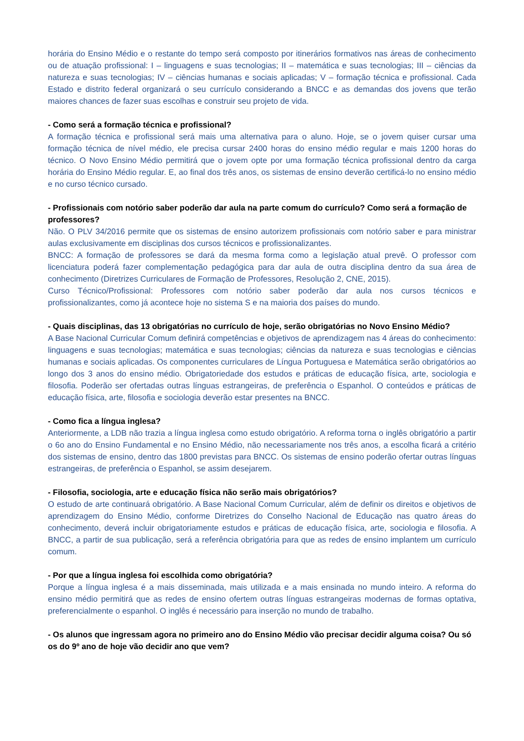horária do Ensino Médio e o restante do tempo será composto por itinerários formativos nas áreas de conhecimento ou de atuação profissional: I – linguagens e suas tecnologias; II – matemática e suas tecnologias; III – ciências da natureza e suas tecnologias; IV – ciências humanas e sociais aplicadas; V – formação técnica e profissional. Cada Estado e distrito federal organizará o seu currículo considerando a BNCC e as demandas dos jovens que terão maiores chances de fazer suas escolhas e construir seu projeto de vida.
- Como será a formação técnica e profissional?
A formação técnica e profissional será mais uma alternativa para o aluno. Hoje, se o jovem quiser cursar uma formação técnica de nível médio, ele precisa cursar 2400 horas do ensino médio regular e mais 1200 horas do técnico. O Novo Ensino Médio permitirá que o jovem opte por uma formação técnica profissional dentro da carga horária do Ensino Médio regular. E, ao final dos três anos, os sistemas de ensino deverão certificá-lo no ensino médio e no curso técnico cursado.
- Profissionais com notório saber poderão dar aula na parte comum do currículo? Como será a formação de professores?
Não. O PLV 34/2016 permite que os sistemas de ensino autorizem profissionais com notório saber e para ministrar aulas exclusivamente em disciplinas dos cursos técnicos e profissionalizantes.
BNCC: A formação de professores se dará da mesma forma como a legislação atual prevê. O professor com licenciatura poderá fazer complementação pedagógica para dar aula de outra disciplina dentro da sua área de conhecimento (Diretrizes Curriculares de Formação de Professores, Resolução 2, CNE, 2015).
Curso Técnico/Profissional: Professores com notório saber poderão dar aula nos cursos técnicos e profissionalizantes, como já acontece hoje no sistema S e na maioria dos países do mundo.
- Quais disciplinas, das 13 obrigatórias no currículo de hoje, serão obrigatórias no Novo Ensino Médio?
A Base Nacional Curricular Comum definirá competências e objetivos de aprendizagem nas 4 áreas do conhecimento: linguagens e suas tecnologias; matemática e suas tecnologias; ciências da natureza e suas tecnologias e ciências humanas e sociais aplicadas. Os componentes curriculares de Língua Portuguesa e Matemática serão obrigatórios ao longo dos 3 anos do ensino médio. Obrigatoriedade dos estudos e práticas de educação física, arte, sociologia e filosofia. Poderão ser ofertadas outras línguas estrangeiras, de preferência o Espanhol. O conteúdos e práticas de educação física, arte, filosofia e sociologia deverão estar presentes na BNCC.
- Como fica a língua inglesa?
Anteriormente, a LDB não trazia a língua inglesa como estudo obrigatório. A reforma torna o inglês obrigatório a partir o 6o ano do Ensino Fundamental e no Ensino Médio, não necessariamente nos três anos, a escolha ficará a critério dos sistemas de ensino, dentro das 1800 previstas para BNCC. Os sistemas de ensino poderão ofertar outras línguas estrangeiras, de preferência o Espanhol, se assim desejarem.
- Filosofia, sociologia, arte e educação física não serão mais obrigatórios?
O estudo de arte continuará obrigatório. A Base Nacional Comum Curricular, além de definir os direitos e objetivos de aprendizagem do Ensino Médio, conforme Diretrizes do Conselho Nacional de Educação nas quatro áreas do conhecimento, deverá incluir obrigatoriamente estudos e práticas de educação física, arte, sociologia e filosofia. A BNCC, a partir de sua publicação, será a referência obrigatória para que as redes de ensino implantem um currículo comum.
- Por que a língua inglesa foi escolhida como obrigatória?
Porque a língua inglesa é a mais disseminada, mais utilizada e a mais ensinada no mundo inteiro. A reforma do ensino médio permitirá que as redes de ensino ofertem outras línguas estrangeiras modernas de formas optativa, preferencialmente o espanhol. O inglês é necessário para inserção no mundo de trabalho.
- Os alunos que ingressam agora no primeiro ano do Ensino Médio vão precisar decidir alguma coisa? Ou só os do 9º ano de hoje vão decidir ano que vem?